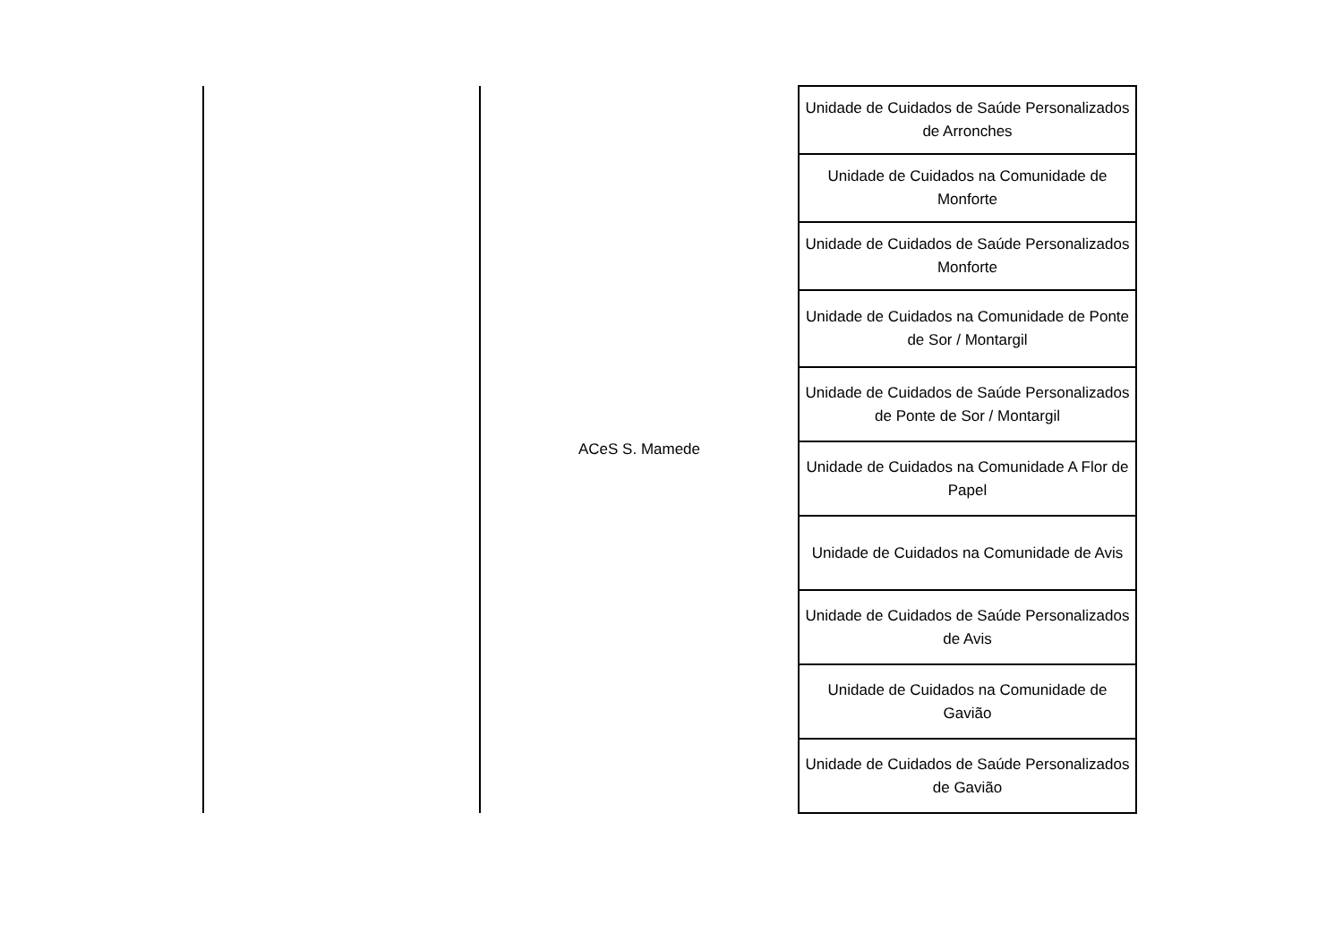| | ACeS S. Mamede | Unidade de Cuidados de Saúde Personalizados de Arronches |
| | | Unidade de Cuidados na Comunidade de Monforte |
| | | Unidade de Cuidados de Saúde Personalizados Monforte |
| | | Unidade de Cuidados na Comunidade de Ponte de Sor / Montargil |
| | | Unidade de Cuidados de Saúde Personalizados de Ponte de Sor / Montargil |
| | | Unidade de Cuidados na Comunidade A Flor de Papel |
| | | Unidade de Cuidados na Comunidade de Avis |
| | | Unidade de Cuidados de Saúde Personalizados de Avis |
| | | Unidade de Cuidados na Comunidade de Gavião |
| | | Unidade de Cuidados de Saúde Personalizados de Gavião |